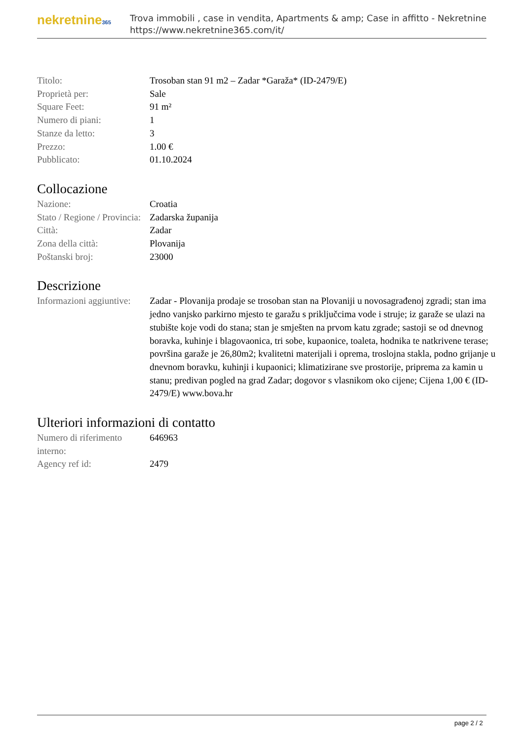nekretnine365
Trova immobili , case in vendita, Apartments & amp; Case in affitto - Nekretnine
https://www.nekretnine365.com/it/
| Titolo: | Trosoban stan 91 m2 – Zadar *Garaža* (ID-2479/E) |
| Proprietà per: | Sale |
| Square Feet: | 91 m² |
| Numero di piani: | 1 |
| Stanze da letto: | 3 |
| Prezzo: | 1.00 € |
| Pubblicato: | 01.10.2024 |
Collocazione
| Nazione: | Croatia |
| Stato / Regione / Provincia: | Zadarska županija |
| Città: | Zadar |
| Zona della città: | Plovanija |
| Poštanski broj: | 23000 |
Descrizione
| Informazioni aggiuntive: | Zadar - Plovanija prodaje se trosoban stan na Plovaniji u novosagrađenoj zgradi; stan ima jedno vanjsko parkirno mjesto te garažu s priključcima vode i struje; iz garaže se ulazi na stubište koje vodi do stana; stan je smješten na prvom katu zgrade; sastoji se od dnevnog boravka, kuhinje i blagovaonica, tri sobe, kupaonice, toaleta, hodnika te natkrivene terase; površina garaže je 26,80m2; kvalitetni materijali i oprema, troslojna stakla, podno grijanje u dnevnom boravku, kuhinji i kupaonici; klimatizirane sve prostorije, priprema za kamin u stanu; predivan pogled na grad Zadar; dogovor s vlasnikom oko cijene; Cijena 1,00 € (ID-2479/E) www.bova.hr |
Ulteriori informazioni di contatto
| Numero di riferimento interno: | 646963 |
| Agency ref id: | 2479 |
page 2 / 2